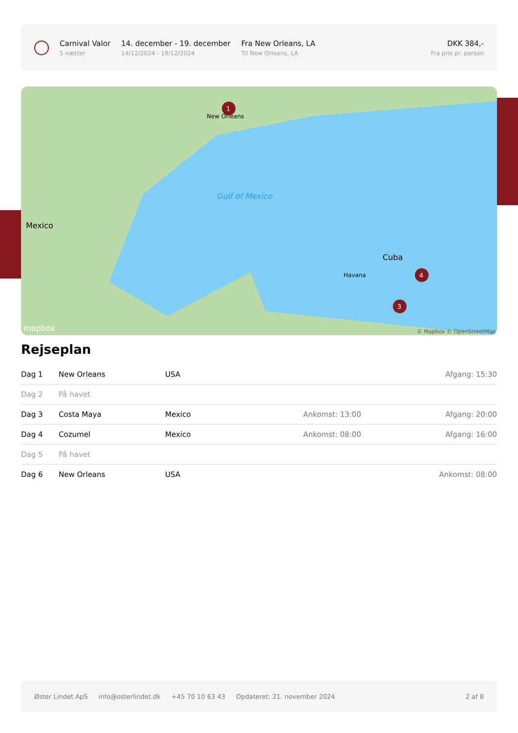Carnival Valor
5 nætter
14. december - 19. december
14/12/2024 - 19/12/2024
Fra New Orleans, LA
Til New Orleans, LA
DKK 384,-
Fra pris pr. person
Gulf of Mexico
Mexico
Cuba
New Orleans
Havana
1
4
3
mapbox
© Mapbox © OpenStreetMap
Rejseplan
| Dag 1 | New Orleans | USA | | Afgang: 15:30 |
| Dag 2 | På havet | | | |
| Dag 3 | Costa Maya | Mexico | Ankomst: 13:00 | Afgang: 20:00 |
| Dag 4 | Cozumel | Mexico | Ankomst: 08:00 | Afgang: 16:00 |
| Dag 5 | På havet | | | |
| Dag 6 | New Orleans | USA | | Ankomst: 08:00 |
Øster Lindet ApS info@osterlindet.dk +45 70 10 63 43 Opdateret: 21. november 2024 2 af 8